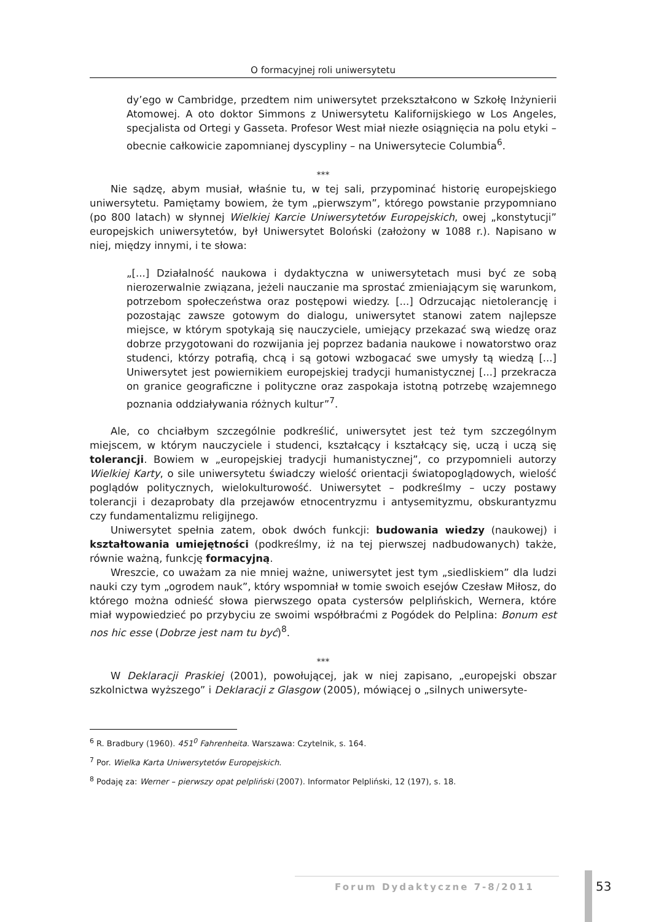O formacyjnej roli uniwersytetu
dy’ego w Cambridge, przedtem nim uniwersytet przekształcono w Szkołę Inżynierii Atomowej. A oto doktor Simmons z Uniwersytetu Kalifornijskiego w Los Angeles, specjalista od Ortegi y Gasseta. Profesor West miał niezłe osiągnięcia na polu etyki – obecnie całkowicie zapomnianej dyscypliny – na Uniwersytecie Columbia<sup>6</sup>.
***
Nie sądzę, abym musiał, właśnie tu, w tej sali, przypominać historię europejskiego uniwersytetu. Pamiętamy bowiem, że tym „pierwszym”, którego powstanie przypomniano (po 800 latach) w słynnej Wielkiej Karcie Uniwersytetów Europejskich, owej „konstytucji” europejskich uniwersytetów, był Uniwersytet Boloński (założony w 1088 r.). Napisano w niej, między innymi, i te słowa:
„[...] Działalność naukowa i dydaktyczna w uniwersytetach musi być ze sobą nierozerwalnie związana, jeżeli nauczanie ma sprostać zmieniającym się warunkom, potrzebom społeczeństwa oraz postępowi wiedzy. [...] Odrzucając nietolerancję i pozostając zawsze gotowym do dialogu, uniwersytet stanowi zatem najlepsze miejsce, w którym spotykają się nauczyciele, umiejący przekazać swą wiedzę oraz dobrze przygotowani do rozwijania jej poprzez badania naukowe i nowatorstwo oraz studenci, którzy potrafią, chcą i są gotowi wzbogacać swe umysły tą wiedzą [...] Uniwersytet jest powiernikiem europejskiej tradycji humanistycznej [...] przekracza on granice geograficzne i polityczne oraz zaspokaja istotną potrzebę wzajemnego poznania oddziaływania różnych kultur”<sup>7</sup>.
Ale, co chciałbym szczególnie podkreślić, uniwersytet jest też tym szczególnym miejscem, w którym nauczyciele i studenci, kształcący i kształcący się, uczą i uczą się tolerancji. Bowiem w „europejskiej tradycji humanistycznej”, co przypomnieli autorzy Wielkiej Karty, o sile uniwersytetu świadczy wielość orientacji światopoglądowych, wielość poglądów politycznych, wielokulturowość. Uniwersytet – podkreślmy – uczy postawy tolerancji i dezaprobaty dla przejawów etnocentryzmu i antysemityzmu, obskurantyzmu czy fundamentalizmu religijnego.
Uniwersytet spełnia zatem, obok dwóch funkcji: budowania wiedzy (naukowej) i kształtowania umiejętności (podkreślmy, iż na tej pierwszej nadbudowanych) także, równie ważną, funkcję formacyjną.
Wreszcie, co uważam za nie mniej ważne, uniwersytet jest tym „siedliskiem” dla ludzi nauki czy tym „ogrodem nauk”, który wspomniał w tomie swoich esejów Czesław Miłosz, do którego można odnieść słowa pierwszego opata cystersów pelplińskich, Wernera, które miał wypowiedzieć po przybyciu ze swoimi współbraćmi z Pogódek do Pelplina: Bonum est nos hic esse (Dobrze jest nam tu być)<sup>8</sup>.
***
W Deklaracji Praskiej (2001), powołującej, jak w niej zapisano, „europejski obszar szkolnictwa wyższego” i Deklaracji z Glasgow (2005), mówiącej o „silnych uniwersyte-
<sup>6</sup> R. Bradbury (1960). 451<sup>0</sup> Fahrenheita. Warszawa: Czytelnik, s. 164.
<sup>7</sup> Por. Wielka Karta Uniwersytetów Europejskich.
<sup>8</sup> Podaję za: Werner – pierwszy opat pelpliński (2007). Informator Pelpliński, 12 (197), s. 18.
Forum Dydaktyczne 7-8/2011 53